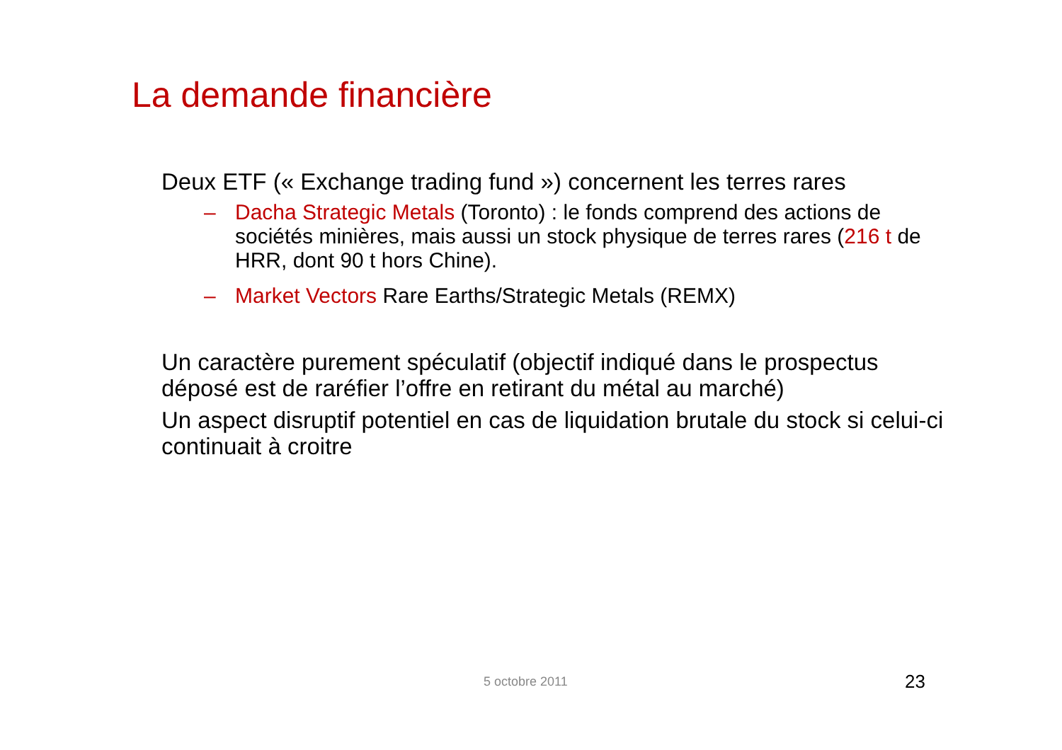La demande financière
Deux ETF (« Exchange trading fund ») concernent les terres rares
– Dacha Strategic Metals (Toronto) : le fonds comprend des actions de sociétés minières, mais aussi un stock physique de terres rares (216 t de HRR, dont 90 t hors Chine).
– Market Vectors Rare Earths/Strategic Metals (REMX)
Un caractère purement spéculatif (objectif indiqué dans le prospectus déposé est de raréfier l’offre en retirant du métal au marché)
Un aspect disruptif potentiel en cas de liquidation brutale du stock si celui-ci continuait à croitre
5 octobre 2011 23